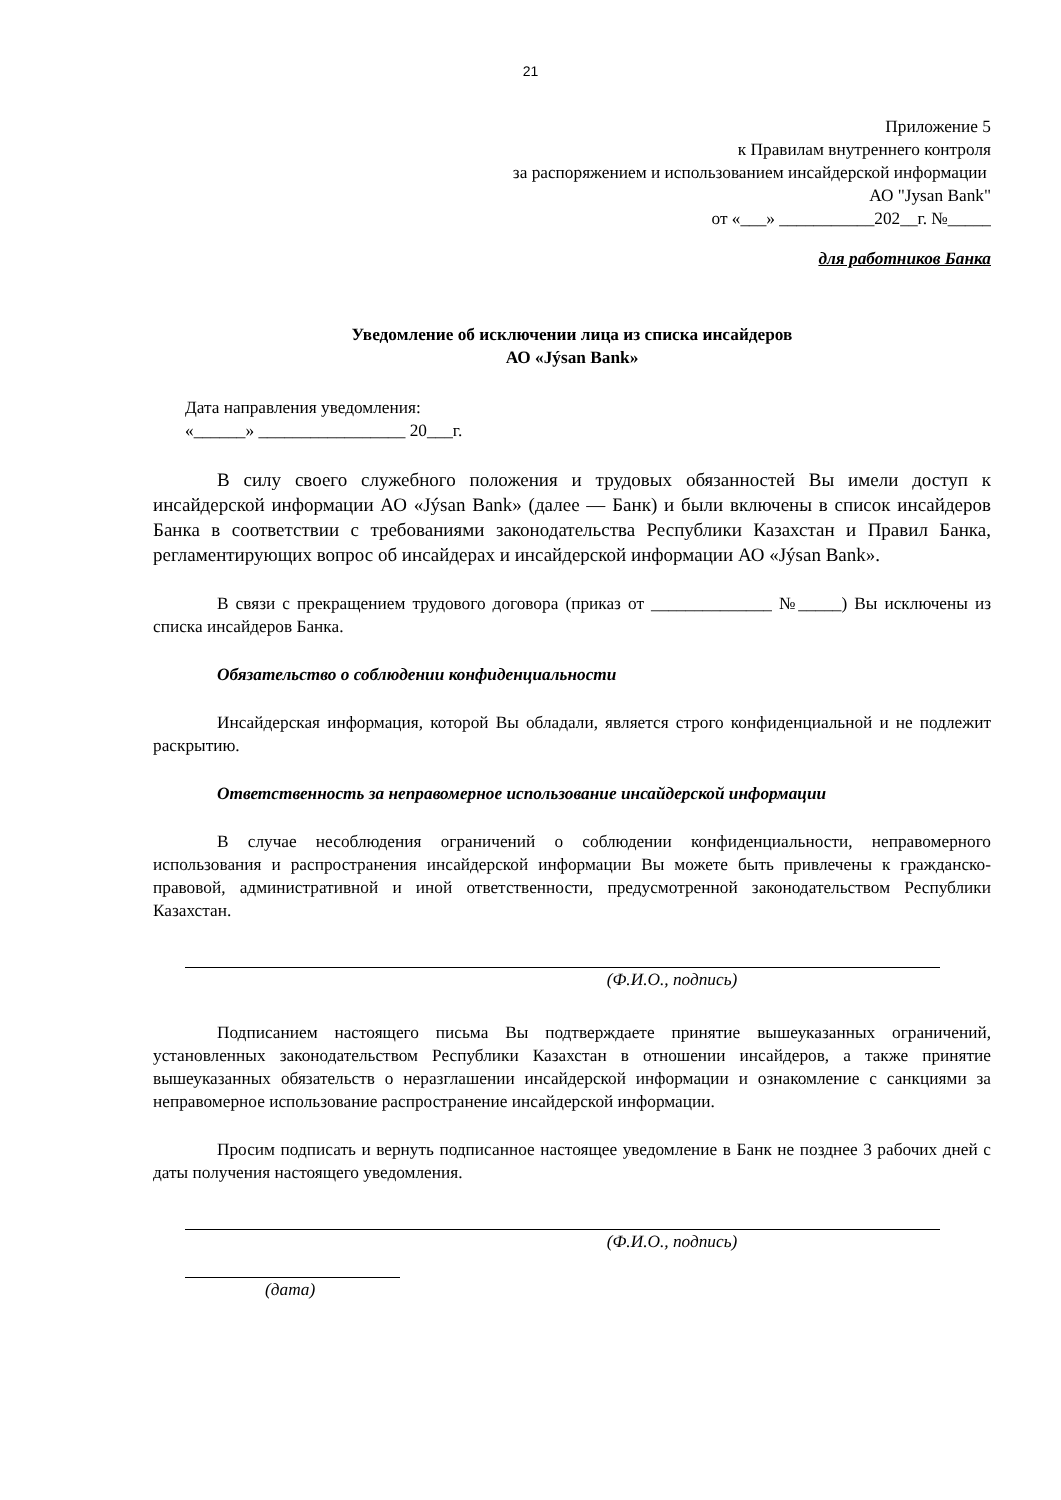21
Приложение 5
к Правилам внутреннего контроля
за распоряжением и использованием инсайдерской информации
АО "Jysan Bank"
от «___» ___________202__г. №_____
для работников Банка
Уведомление об исключении лица из списка инсайдеров
АО «Jýsan Bank»
Дата направления уведомления:
«______» _________________ 20___г.
В силу своего служебного положения и трудовых обязанностей Вы имели доступ к инсайдерской информации АО «Jýsan Bank» (далее — Банк) и были включены в список инсайдеров Банка в соответствии с требованиями законодательства Республики Казахстан и Правил Банка, регламентирующих вопрос об инсайдерах и инсайдерской информации АО «Jýsan Bank».
В связи с прекращением трудового договора (приказ от ______________ №_____) Вы исключены из списка инсайдеров Банка.
Обязательство о соблюдении конфиденциальности
Инсайдерская информация, которой Вы обладали, является строго конфиденциальной и не подлежит раскрытию.
Ответственность за неправомерное использование инсайдерской информации
В случае несоблюдения ограничений о соблюдении конфиденциальности, неправомерного использования и распространения инсайдерской информации Вы можете быть привлечены к гражданско-правовой, административной и иной ответственности, предусмотренной законодательством Республики Казахстан.
(Ф.И.О., подпись)
Подписанием настоящего письма Вы подтверждаете принятие вышеуказанных ограничений, установленных законодательством Республики Казахстан в отношении инсайдеров, а также принятие вышеуказанных обязательств о неразглашении инсайдерской информации и ознакомление с санкциями за неправомерное использование распространение инсайдерской информации.
Просим подписать и вернуть подписанное настоящее уведомление в Банк не позднее 3 рабочих дней с даты получения настоящего уведомления.
(Ф.И.О., подпись)
(дата)